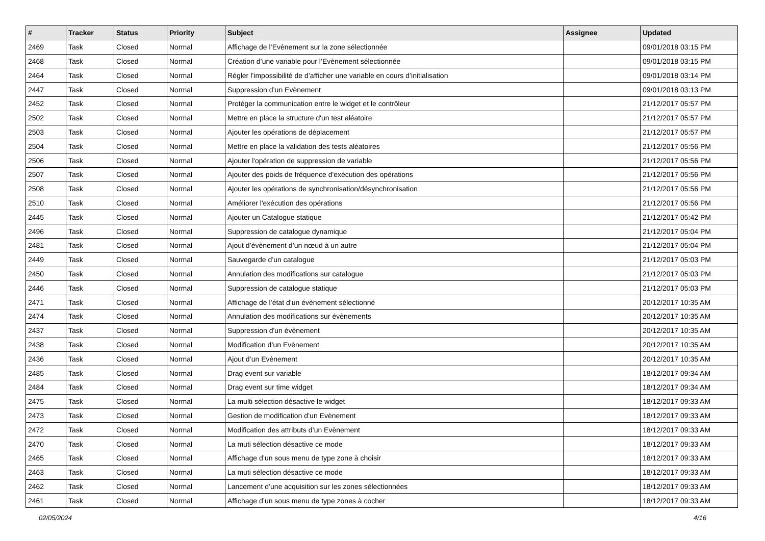| # | Tracker | Status | Priority | Subject | Assignee | Updated |
| --- | --- | --- | --- | --- | --- | --- |
| 2469 | Task | Closed | Normal | Affichage de l’Evènement sur la zone sélectionnée | | 09/01/2018 03:15 PM |
| 2468 | Task | Closed | Normal | Création d’une variable pour l’Evènement sélectionnée | | 09/01/2018 03:15 PM |
| 2464 | Task | Closed | Normal | Régler l’impossibilité de d’afficher une variable en cours d’initialisation | | 09/01/2018 03:14 PM |
| 2447 | Task | Closed | Normal | Suppression d’un Evènement | | 09/01/2018 03:13 PM |
| 2452 | Task | Closed | Normal | Protéger la communication entre le widget et le contrôleur | | 21/12/2017 05:57 PM |
| 2502 | Task | Closed | Normal | Mettre en place la structure d'un test aléatoire | | 21/12/2017 05:57 PM |
| 2503 | Task | Closed | Normal | Ajouter les opérations de déplacement | | 21/12/2017 05:57 PM |
| 2504 | Task | Closed | Normal | Mettre en place la validation des tests aléatoires | | 21/12/2017 05:56 PM |
| 2506 | Task | Closed | Normal | Ajouter l'opération de suppression de variable | | 21/12/2017 05:56 PM |
| 2507 | Task | Closed | Normal | Ajouter des poids de fréquence d'exécution des opérations | | 21/12/2017 05:56 PM |
| 2508 | Task | Closed | Normal | Ajouter les opérations de synchronisation/désynchronisation | | 21/12/2017 05:56 PM |
| 2510 | Task | Closed | Normal | Améliorer l'exécution des opérations | | 21/12/2017 05:56 PM |
| 2445 | Task | Closed | Normal | Ajouter un Catalogue statique | | 21/12/2017 05:42 PM |
| 2496 | Task | Closed | Normal | Suppression de catalogue dynamique | | 21/12/2017 05:04 PM |
| 2481 | Task | Closed | Normal | Ajout d’évènement d’un nœud à un autre | | 21/12/2017 05:04 PM |
| 2449 | Task | Closed | Normal | Sauvegarde d’un catalogue | | 21/12/2017 05:03 PM |
| 2450 | Task | Closed | Normal | Annulation des modifications sur catalogue | | 21/12/2017 05:03 PM |
| 2446 | Task | Closed | Normal | Suppression de catalogue statique | | 21/12/2017 05:03 PM |
| 2471 | Task | Closed | Normal | Affichage de l’état d’un évènement sélectionné | | 20/12/2017 10:35 AM |
| 2474 | Task | Closed | Normal | Annulation des modifications sur évènements | | 20/12/2017 10:35 AM |
| 2437 | Task | Closed | Normal | Suppression d'un évènement | | 20/12/2017 10:35 AM |
| 2438 | Task | Closed | Normal | Modification d’un Evènement | | 20/12/2017 10:35 AM |
| 2436 | Task | Closed | Normal | Ajout d’un Evènement | | 20/12/2017 10:35 AM |
| 2485 | Task | Closed | Normal | Drag event sur variable | | 18/12/2017 09:34 AM |
| 2484 | Task | Closed | Normal | Drag event sur time widget | | 18/12/2017 09:34 AM |
| 2475 | Task | Closed | Normal | La multi sélection désactive le widget | | 18/12/2017 09:33 AM |
| 2473 | Task | Closed | Normal | Gestion de modification d’un Evènement | | 18/12/2017 09:33 AM |
| 2472 | Task | Closed | Normal | Modification des attributs d’un Evènement | | 18/12/2017 09:33 AM |
| 2470 | Task | Closed | Normal | La muti sélection désactive ce mode | | 18/12/2017 09:33 AM |
| 2465 | Task | Closed | Normal | Affichage d’un sous menu de type zone à choisir | | 18/12/2017 09:33 AM |
| 2463 | Task | Closed | Normal | La muti sélection désactive ce mode | | 18/12/2017 09:33 AM |
| 2462 | Task | Closed | Normal | Lancement d’une acquisition sur les zones sélectionnées | | 18/12/2017 09:33 AM |
| 2461 | Task | Closed | Normal | Affichage d’un sous menu de type zones à cocher | | 18/12/2017 09:33 AM |
02/05/2024 4/16